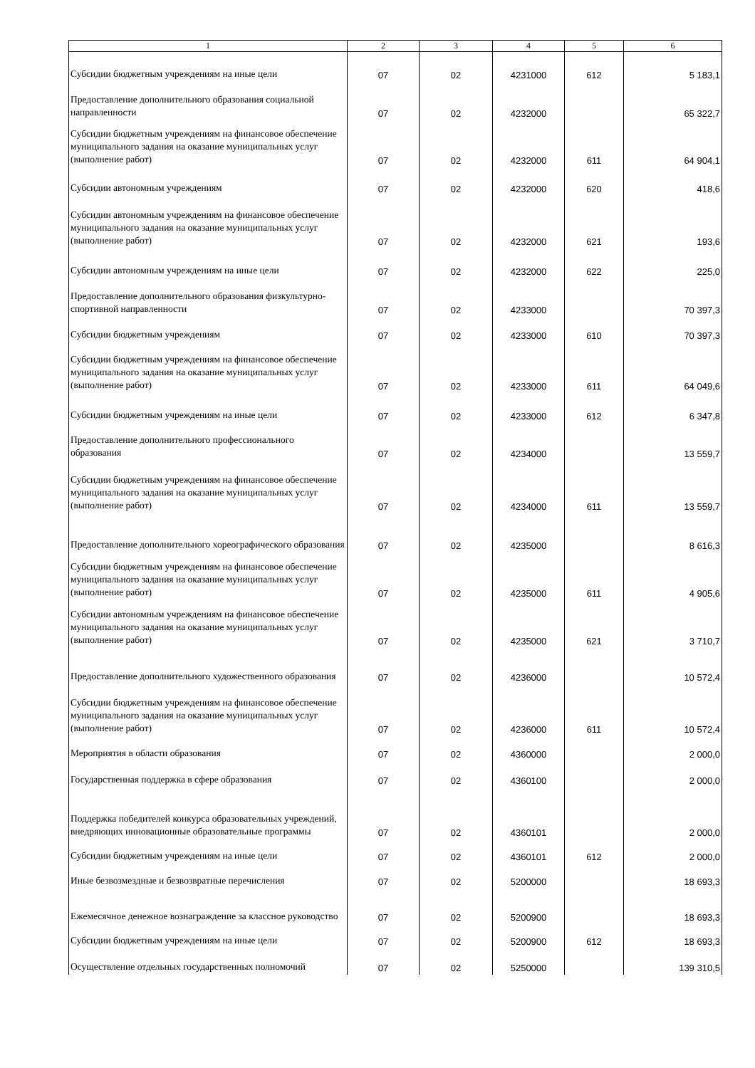| 1 | 2 | 3 | 4 | 5 | 6 |
| --- | --- | --- | --- | --- | --- |
| Субсидии бюджетным учреждениям на иные цели | 07 | 02 | 4231000 | 612 | 5 183,1 |
| Предоставление дополнительного образования социальной направленности | 07 | 02 | 4232000 | | 65 322,7 |
| Субсидии бюджетным учреждениям на финансовое обеспечение муниципального задания на оказание муниципальных услуг (выполнение работ) | 07 | 02 | 4232000 | 611 | 64 904,1 |
| Субсидии автономным учреждениям | 07 | 02 | 4232000 | 620 | 418,6 |
| Субсидии автономным учреждениям на финансовое обеспечение муниципального задания на оказание муниципальных услуг (выполнение работ) | 07 | 02 | 4232000 | 621 | 193,6 |
| Субсидии автономным учреждениям на иные цели | 07 | 02 | 4232000 | 622 | 225,0 |
| Предоставление дополнительного образования физкультурно-спортивной направленности | 07 | 02 | 4233000 | | 70 397,3 |
| Субсидии бюджетным учреждениям | 07 | 02 | 4233000 | 610 | 70 397,3 |
| Субсидии бюджетным учреждениям на финансовое обеспечение муниципального задания на оказание муниципальных услуг (выполнение работ) | 07 | 02 | 4233000 | 611 | 64 049,6 |
| Субсидии бюджетным учреждениям на иные цели | 07 | 02 | 4233000 | 612 | 6 347,8 |
| Предоставление дополнительного профессионального образования | 07 | 02 | 4234000 | | 13 559,7 |
| Субсидии бюджетным учреждениям на финансовое обеспечение муниципального задания на оказание муниципальных услуг (выполнение работ) | 07 | 02 | 4234000 | 611 | 13 559,7 |
| Предоставление дополнительного хореографического образования | 07 | 02 | 4235000 | | 8 616,3 |
| Субсидии бюджетным учреждениям на финансовое обеспечение муниципального задания на оказание муниципальных услуг (выполнение работ) | 07 | 02 | 4235000 | 611 | 4 905,6 |
| Субсидии автономным учреждениям на финансовое обеспечение муниципального задания на оказание муниципальных услуг (выполнение работ) | 07 | 02 | 4235000 | 621 | 3 710,7 |
| Предоставление дополнительного художественного образования | 07 | 02 | 4236000 | | 10 572,4 |
| Субсидии бюджетным учреждениям на финансовое обеспечение муниципального задания на оказание муниципальных услуг (выполнение работ) | 07 | 02 | 4236000 | 611 | 10 572,4 |
| Мероприятия в области образования | 07 | 02 | 4360000 | | 2 000,0 |
| Государственная поддержка в сфере образования | 07 | 02 | 4360100 | | 2 000,0 |
| Поддержка победителей конкурса образовательных учреждений, внедряющих инновационные образовательные программы | 07 | 02 | 4360101 | | 2 000,0 |
| Субсидии бюджетным учреждениям на иные цели | 07 | 02 | 4360101 | 612 | 2 000,0 |
| Иные безвозмездные и безвозвратные перечисления | 07 | 02 | 5200000 | | 18 693,3 |
| Ежемесячное денежное вознаграждение за классное руководство | 07 | 02 | 5200900 | | 18 693,3 |
| Субсидии бюджетным учреждениям на иные цели | 07 | 02 | 5200900 | 612 | 18 693,3 |
| Осуществление отдельных государственных полномочий | 07 | 02 | 5250000 | | 139 310,5 |